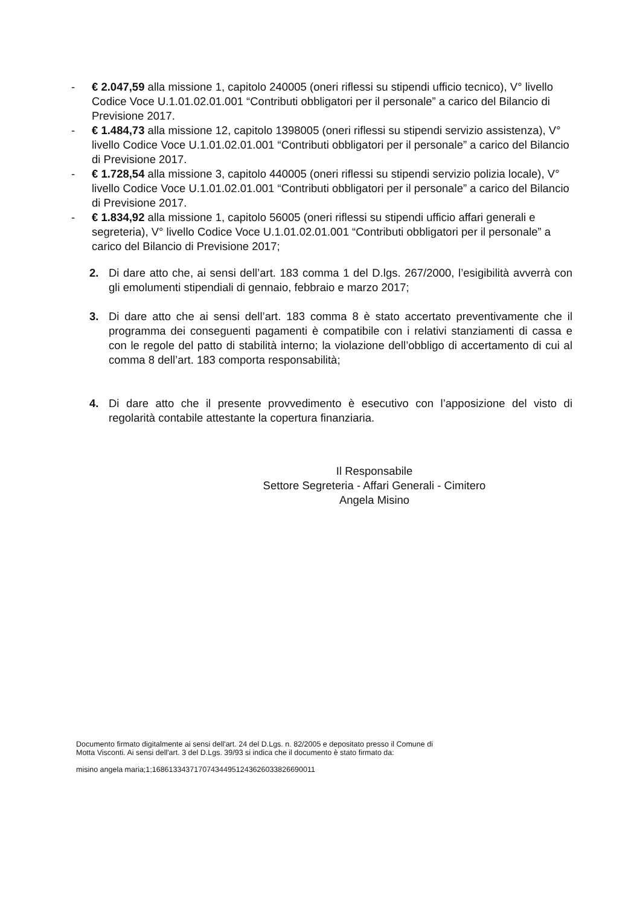- € 2.047,59 alla missione 1, capitolo 240005 (oneri riflessi su stipendi ufficio tecnico), V° livello Codice Voce U.1.01.02.01.001 “Contributi obbligatori per il personale” a carico del Bilancio di Previsione 2017.
- € 1.484,73 alla missione 12, capitolo 1398005 (oneri riflessi su stipendi servizio assistenza), V° livello Codice Voce U.1.01.02.01.001 “Contributi obbligatori per il personale” a carico del Bilancio di Previsione 2017.
- € 1.728,54 alla missione 3, capitolo 440005 (oneri riflessi su stipendi servizio polizia locale), V° livello Codice Voce U.1.01.02.01.001 “Contributi obbligatori per il personale” a carico del Bilancio di Previsione 2017.
- € 1.834,92 alla missione 1, capitolo 56005 (oneri riflessi su stipendi ufficio affari generali e segreteria), V° livello Codice Voce U.1.01.02.01.001 “Contributi obbligatori per il personale” a carico del Bilancio di Previsione 2017;
2. Di dare atto che, ai sensi dell’art. 183 comma 1 del D.lgs. 267/2000, l’esigibilità avverrà con gli emolumenti stipendiali di gennaio, febbraio e marzo 2017;
3. Di dare atto che ai sensi dell’art. 183 comma 8 è stato accertato preventivamente che il programma dei conseguenti pagamenti è compatibile con i relativi stanziamenti di cassa e con le regole del patto di stabilità interno; la violazione dell’obbligo di accertamento di cui al comma 8 dell’art. 183 comporta responsabilità;
4. Di dare atto che il presente provvedimento è esecutivo con l’apposizione del visto di regolarità contabile attestante la copertura finanziaria.
Il Responsabile
Settore Segreteria - Affari Generali - Cimitero
Angela Misino
Documento firmato digitalmente ai sensi dell'art. 24 del D.Lgs. n. 82/2005 e depositato presso il Comune di
Motta Visconti. Ai sensi dell'art. 3 del D.Lgs. 39/93 si indica che il documento è stato firmato da:
misino angela maria;1;168613343717074344951243626033826690011